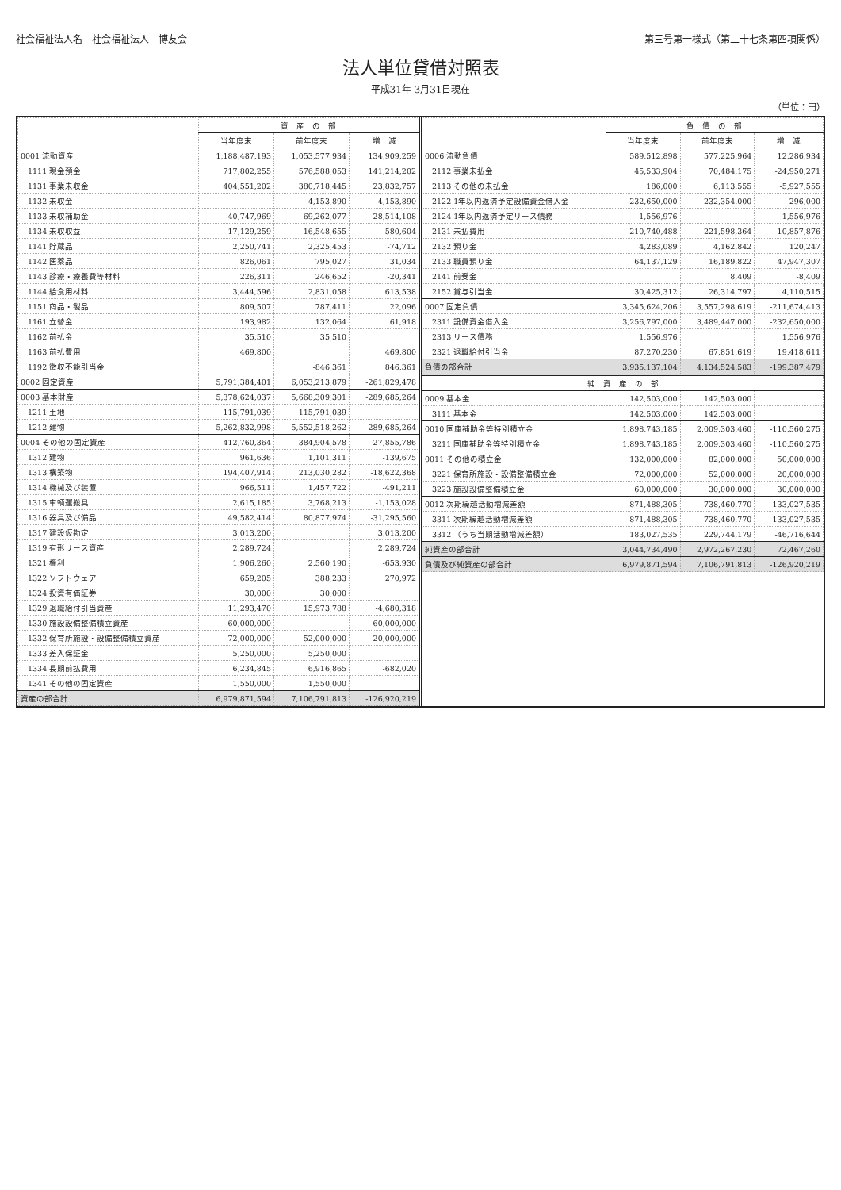社会福祉法人名　社会福祉法人　博友会 第三号第一様式（第二十七条第四項関係）
法人単位貸借対照表
平成31年 3月31日現在
（単位：円）
| | 資 産 の 部 | | |
| --- | --- | --- | --- |
| | 当年度末 | 前年度末 | 増 減 |
| 0001 流動資産 | 1,188,487,193 | 1,053,577,934 | 134,909,259 |
| 1111 現金預金 | 717,802,255 | 576,588,053 | 141,214,202 |
| 1131 事業未収金 | 404,551,202 | 380,718,445 | 23,832,757 |
| 1132 未収金 | | 4,153,890 | -4,153,890 |
| 1133 未収補助金 | 40,747,969 | 69,262,077 | -28,514,108 |
| 1134 未収収益 | 17,129,259 | 16,548,655 | 580,604 |
| 1141 貯蔵品 | 2,250,741 | 2,325,453 | -74,712 |
| 1142 医薬品 | 826,061 | 795,027 | 31,034 |
| 1143 診療・療養費等材料 | 226,311 | 246,652 | -20,341 |
| 1144 給食用材料 | 3,444,596 | 2,831,058 | 613,538 |
| 1151 商品・製品 | 809,507 | 787,411 | 22,096 |
| 1161 立替金 | 193,982 | 132,064 | 61,918 |
| 1162 前払金 | 35,510 | 35,510 | |
| 1163 前払費用 | 469,800 | | 469,800 |
| 1192 徴収不能引当金 | | -846,361 | 846,361 |
| 0002 固定資産 | 5,791,384,401 | 6,053,213,879 | -261,829,478 |
| 0003 基本財産 | 5,378,624,037 | 5,668,309,301 | -289,685,264 |
| 1211 土地 | 115,791,039 | 115,791,039 | |
| 1212 建物 | 5,262,832,998 | 5,552,518,262 | -289,685,264 |
| 0004 その他の固定資産 | 412,760,364 | 384,904,578 | 27,855,786 |
| 1312 建物 | 961,636 | 1,101,311 | -139,675 |
| 1313 構築物 | 194,407,914 | 213,030,282 | -18,622,368 |
| 1314 機械及び装置 | 966,511 | 1,457,722 | -491,211 |
| 1315 車輌運搬具 | 2,615,185 | 3,768,213 | -1,153,028 |
| 1316 器具及び備品 | 49,582,414 | 80,877,974 | -31,295,560 |
| 1317 建設仮勘定 | 3,013,200 | | 3,013,200 |
| 1319 有形リース資産 | 2,289,724 | | 2,289,724 |
| 1321 権利 | 1,906,260 | 2,560,190 | -653,930 |
| 1322 ソフトウェア | 659,205 | 388,233 | 270,972 |
| 1324 投資有価証券 | 30,000 | 30,000 | |
| 1329 退職給付引当資産 | 11,293,470 | 15,973,788 | -4,680,318 |
| 1330 施設設備整備積立資産 | 60,000,000 | | 60,000,000 |
| 1332 保育所施設・設備整備積立資産 | 72,000,000 | 52,000,000 | 20,000,000 |
| 1333 差入保証金 | 5,250,000 | 5,250,000 | |
| 1334 長期前払費用 | 6,234,845 | 6,916,865 | -682,020 |
| 1341 その他の固定資産 | 1,550,000 | 1,550,000 | |
| 資産の部合計 | 6,979,871,594 | 7,106,791,813 | -126,920,219 |
| | 負 債 の 部 | | |
| --- | --- | --- | --- |
| | 当年度末 | 前年度末 | 増 減 |
| 0006 流動負債 | 589,512,898 | 577,225,964 | 12,286,934 |
| 2112 事業未払金 | 45,533,904 | 70,484,175 | -24,950,271 |
| 2113 その他の未払金 | 186,000 | 6,113,555 | -5,927,555 |
| 2122 1年以内返済予定設備資金借入金 | 232,650,000 | 232,354,000 | 296,000 |
| 2124 1年以内返済予定リース債務 | 1,556,976 | | 1,556,976 |
| 2131 未払費用 | 210,740,488 | 221,598,364 | -10,857,876 |
| 2132 預り金 | 4,283,089 | 4,162,842 | 120,247 |
| 2133 職員預り金 | 64,137,129 | 16,189,822 | 47,947,307 |
| 2141 前受金 | | 8,409 | -8,409 |
| 2152 賞与引当金 | 30,425,312 | 26,314,797 | 4,110,515 |
| 0007 固定負債 | 3,345,624,206 | 3,557,298,619 | -211,674,413 |
| 2311 設備資金借入金 | 3,256,797,000 | 3,489,447,000 | -232,650,000 |
| 2313 リース債務 | 1,556,976 | | 1,556,976 |
| 2321 退職給付引当金 | 87,270,230 | 67,851,619 | 19,418,611 |
| 負債の部合計 | 3,935,137,104 | 4,134,524,583 | -199,387,479 |
| 純 資 産 の 部 | | | |
| 0009 基本金 | 142,503,000 | 142,503,000 | |
| 3111 基本金 | 142,503,000 | 142,503,000 | |
| 0010 国庫補助金等特別積立金 | 1,898,743,185 | 2,009,303,460 | -110,560,275 |
| 3211 国庫補助金等特別積立金 | 1,898,743,185 | 2,009,303,460 | -110,560,275 |
| 0011 その他の積立金 | 132,000,000 | 82,000,000 | 50,000,000 |
| 3221 保育所施設・設備整備積立金 | 72,000,000 | 52,000,000 | 20,000,000 |
| 3223 施設設備整備積立金 | 60,000,000 | 30,000,000 | 30,000,000 |
| 0012 次期繰越活動増減差額 | 871,488,305 | 738,460,770 | 133,027,535 |
| 3311 次期繰越活動増減差額 | 871,488,305 | 738,460,770 | 133,027,535 |
| 3312 （うち当期活動増減差額） | 183,027,535 | 229,744,179 | -46,716,644 |
| 純資産の部合計 | 3,044,734,490 | 2,972,267,230 | 72,467,260 |
| 負債及び純資産の部合計 | 6,979,871,594 | 7,106,791,813 | -126,920,219 |